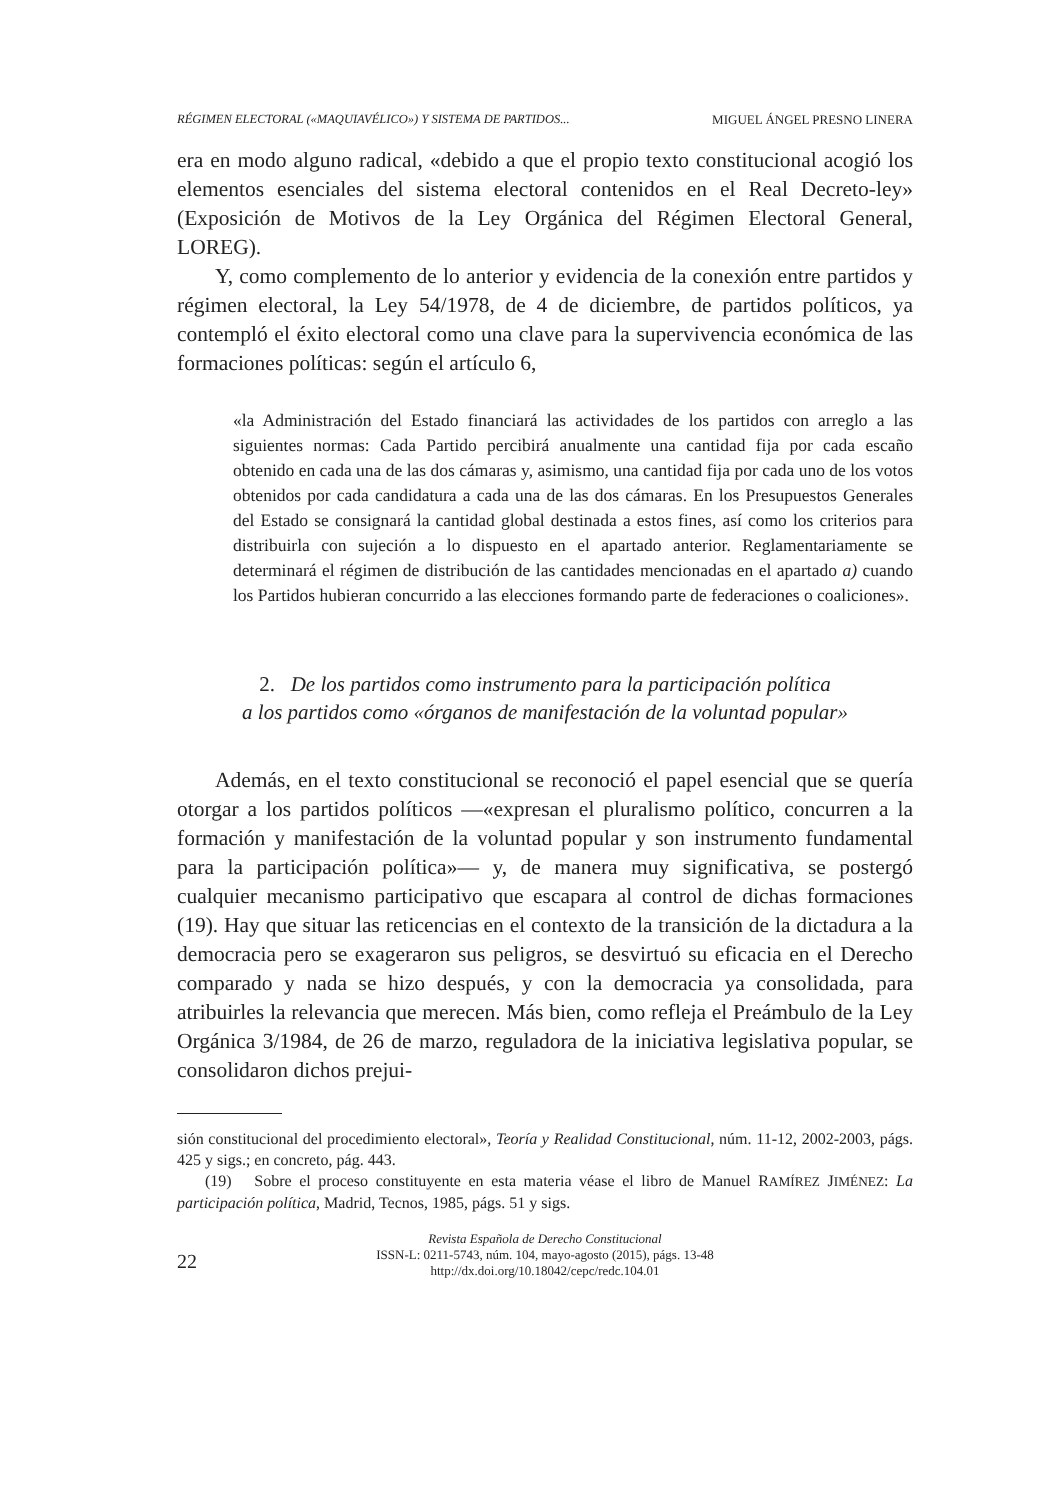RÉGIMEN ELECTORAL («MAQUIAVÉLICO») Y SISTEMA DE PARTIDOS... MIGUEL ÁNGEL PRESNO LINERA
era en modo alguno radical, «debido a que el propio texto constitucional acogió los elementos esenciales del sistema electoral contenidos en el Real Decreto-ley» (Exposición de Motivos de la Ley Orgánica del Régimen Electoral General, LOREG).
Y, como complemento de lo anterior y evidencia de la conexión entre partidos y régimen electoral, la Ley 54/1978, de 4 de diciembre, de partidos políticos, ya contempló el éxito electoral como una clave para la supervivencia económica de las formaciones políticas: según el artículo 6,
«la Administración del Estado financiará las actividades de los partidos con arreglo a las siguientes normas: Cada Partido percibirá anualmente una cantidad fija por cada escaño obtenido en cada una de las dos cámaras y, asimismo, una cantidad fija por cada uno de los votos obtenidos por cada candidatura a cada una de las dos cámaras. En los Presupuestos Generales del Estado se consignará la cantidad global destinada a estos fines, así como los criterios para distribuirla con sujeción a lo dispuesto en el apartado anterior. Reglamentariamente se determinará el régimen de distribución de las cantidades mencionadas en el apartado a) cuando los Partidos hubieran concurrido a las elecciones formando parte de federaciones o coaliciones».
2. De los partidos como instrumento para la participación política
a los partidos como «órganos de manifestación de la voluntad popular»
Además, en el texto constitucional se reconoció el papel esencial que se quería otorgar a los partidos políticos —«expresan el pluralismo político, concurren a la formación y manifestación de la voluntad popular y son instrumento fundamental para la participación política»— y, de manera muy significativa, se postergó cualquier mecanismo participativo que escapara al control de dichas formaciones (19). Hay que situar las reticencias en el contexto de la transición de la dictadura a la democracia pero se exageraron sus peligros, se desvirtuó su eficacia en el Derecho comparado y nada se hizo después, y con la democracia ya consolidada, para atribuirles la relevancia que merecen. Más bien, como refleja el Preámbulo de la Ley Orgánica 3/1984, de 26 de marzo, reguladora de la iniciativa legislativa popular, se consolidaron dichos prejui-
sión constitucional del procedimiento electoral», Teoría y Realidad Constitucional, núm. 11-12, 2002-2003, págs. 425 y sigs.; en concreto, pág. 443.
(19) Sobre el proceso constituyente en esta materia véase el libro de Manuel RAMÍREZ JIMÉNEZ: La participación política, Madrid, Tecnos, 1985, págs. 51 y sigs.
22
Revista Española de Derecho Constitucional
ISSN-L: 0211-5743, núm. 104, mayo-agosto (2015), págs. 13-48
http://dx.doi.org/10.18042/cepc/redc.104.01